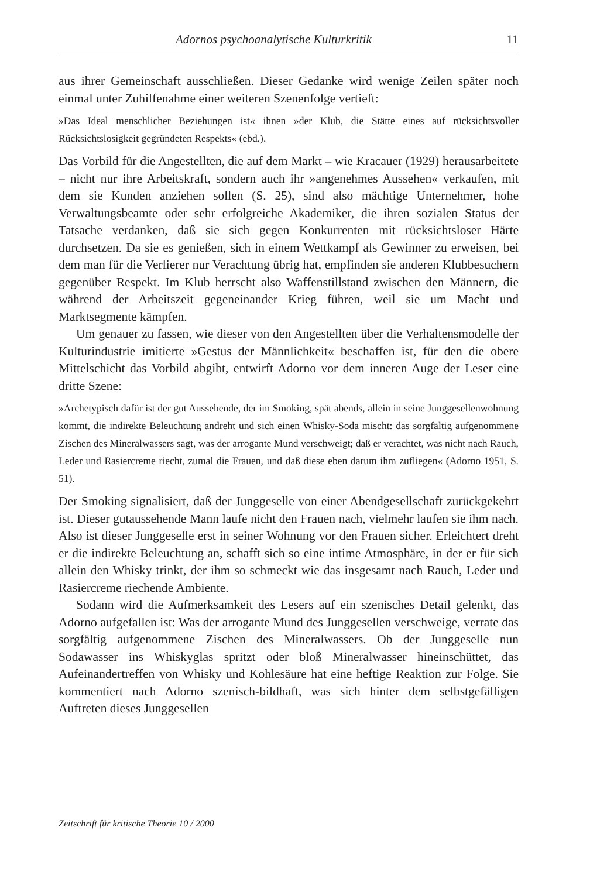Adornos psychoanalytische Kulturkritik 11
aus ihrer Gemeinschaft ausschließen. Dieser Gedanke wird wenige Zeilen später noch einmal unter Zuhilfenahme einer weiteren Szenenfolge vertieft:
»Das Ideal menschlicher Beziehungen ist« ihnen »der Klub, die Stätte eines auf rücksichtsvoller Rücksichtslosigkeit gegründeten Respekts« (ebd.).
Das Vorbild für die Angestellten, die auf dem Markt – wie Kracauer (1929) herausarbeitete – nicht nur ihre Arbeitskraft, sondern auch ihr »angenehmes Aussehen« verkaufen, mit dem sie Kunden anziehen sollen (S. 25), sind also mächtige Unternehmer, hohe Verwaltungsbeamte oder sehr erfolgreiche Akademiker, die ihren sozialen Status der Tatsache verdanken, daß sie sich gegen Konkurrenten mit rücksichtsloser Härte durchsetzen. Da sie es genießen, sich in einem Wettkampf als Gewinner zu erweisen, bei dem man für die Verlierer nur Verachtung übrig hat, empfinden sie anderen Klubbesuchern gegenüber Respekt. Im Klub herrscht also Waffenstillstand zwischen den Männern, die während der Arbeitszeit gegeneinander Krieg führen, weil sie um Macht und Marktsegmente kämpfen.
Um genauer zu fassen, wie dieser von den Angestellten über die Verhaltensmodelle der Kulturindustrie imitierte »Gestus der Männlichkeit« beschaffen ist, für den die obere Mittelschicht das Vorbild abgibt, entwirft Adorno vor dem inneren Auge der Leser eine dritte Szene:
»Archetypisch dafür ist der gut Aussehende, der im Smoking, spät abends, allein in seine Junggesellenwohnung kommt, die indirekte Beleuchtung andreht und sich einen Whisky-Soda mischt: das sorgfältig aufgenommene Zischen des Mineralwassers sagt, was der arrogante Mund verschweigt; daß er verachtet, was nicht nach Rauch, Leder und Rasiercreme riecht, zumal die Frauen, und daß diese eben darum ihm zufliegen« (Adorno 1951, S. 51).
Der Smoking signalisiert, daß der Junggeselle von einer Abendgesellschaft zurückgekehrt ist. Dieser gutaussehende Mann laufe nicht den Frauen nach, vielmehr laufen sie ihm nach. Also ist dieser Junggeselle erst in seiner Wohnung vor den Frauen sicher. Erleichtert dreht er die indirekte Beleuchtung an, schafft sich so eine intime Atmosphäre, in der er für sich allein den Whisky trinkt, der ihm so schmeckt wie das insgesamt nach Rauch, Leder und Rasiercreme riechende Ambiente.
Sodann wird die Aufmerksamkeit des Lesers auf ein szenisches Detail gelenkt, das Adorno aufgefallen ist: Was der arrogante Mund des Junggesellen verschweige, verrate das sorgfältig aufgenommene Zischen des Mineralwassers. Ob der Junggeselle nun Sodawasser ins Whiskyglas spritzt oder bloß Mineralwasser hineinschüttet, das Aufeinandertreffen von Whisky und Kohlesäure hat eine heftige Reaktion zur Folge. Sie kommentiert nach Adorno szenisch-bildhaft, was sich hinter dem selbstgefälligen Auftreten dieses Junggesellen
Zeitschrift für kritische Theorie 10 / 2000